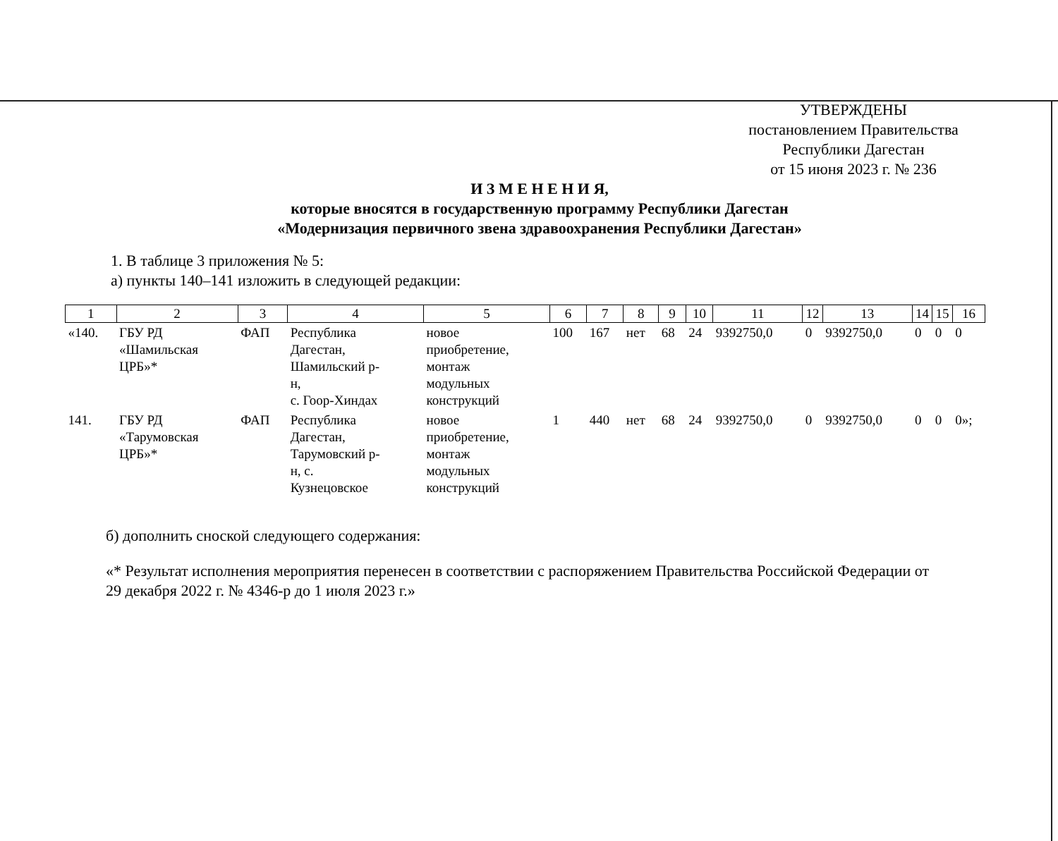УТВЕРЖДЕНЫ
постановлением Правительства
Республики Дагестан
от 15 июня 2023 г. № 236
И З М Е Н Е Н И Я,
которые вносятся в государственную программу Республики Дагестан
«Модернизация первичного звена здравоохранения Республики Дагестан»
1. В таблице 3 приложения № 5:
а) пункты 140–141 изложить в следующей редакции:
| 1 | 2 | 3 | 4 | 5 | 6 | 7 | 8 | 9 | 10 | 11 | 12 | 13 | 14 | 15 | 16 |
| --- | --- | --- | --- | --- | --- | --- | --- | --- | --- | --- | --- | --- | --- | --- | --- |
| «140. | ГБУ РД «Шамильская ЦРБ»* | ФАП | Республика Дагестан, Шамильский р- н, с. Гоор-Хиндах | новое приобретение, монтаж модульных конструкций | 100 | 167 | нет | 68 | 24 | 9392750,0 | 0 | 9392750,0 | 0 | 0 | 0 |
| 141. | ГБУ РД «Тарумовская ЦРБ»* | ФАП | Республика Дагестан, Тарумовский р- н, с. Кузнецовское | новое приобретение, монтаж модульных конструкций | 1 | 440 | нет | 68 | 24 | 9392750,0 | 0 | 9392750,0 | 0 | 0 | 0»; |
б) дополнить сноской следующего содержания:
«* Результат исполнения мероприятия перенесен в соответствии с распоряжением Правительства Российской Федерации от 29 декабря 2022 г. № 4346-р до 1 июля 2023 г.»